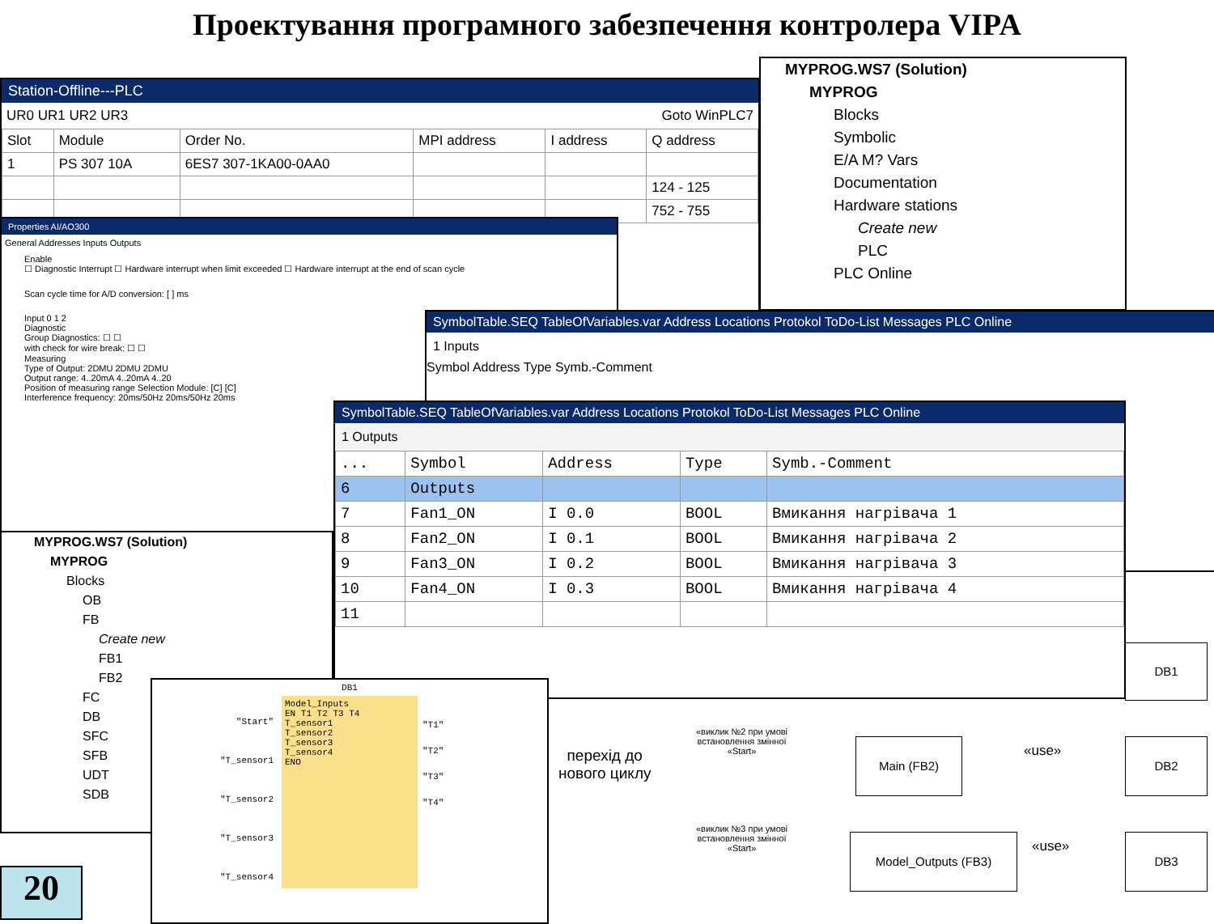Проектування програмного забезпечення контролера VIPA
Station-Offline---PLC
UR0 UR1 UR2 UR3 Goto WinPLC7
| Slot | Module | Order No. | MPI address | I address | Q address |
| --- | --- | --- | --- | --- | --- |
| 1 | PS 307 10A | 6ES7 307-1KA00-0AA0 | | | |
| | | | | | 124 - 125 |
| | | | | | 752 - 755 |
Properties AI/AO300
General Addresses Inputs Outputs
Enable
☐ Diagnostic Interrupt ☐ Hardware interrupt when limit exceeded ☐ Hardware interrupt at the end of scan cycle
Scan cycle time for A/D conversion: [ ] ms
Input 0 1 2
Diagnostic
Group Diagnostics: ☐ ☐
with check for wire break: ☐ ☐
Measuring
Type of Output: 2DMU 2DMU 2DMU
Output range: 4..20mA 4..20mA 4..20
Position of measuring range Selection Module: [C] [C]
Interference frequency: 20ms/50Hz 20ms/50Hz 20ms
MYPROG.WS7 (Solution)
MYPROG
Blocks
Symbolic
E/A M? Vars
Documentation
Hardware stations
Create new
PLC
PLC Online
SymbolTable.SEQ TableOfVariables.var Address Locations Protokol ToDo-List Messages PLC Online
1 Inputs
Symbol Address Type Symb.-Comment
MYPROG.WS7 (Solution)
MYPROG
Blocks
OB
FB
Create new
FB1
FB2
FC
DB
SFC
SFB
UDT
SDB
SymbolTable.SEQ TableOfVariables.var Address Locations Protokol ToDo-List Messages PLC Online
1 Outputs
| ... | Symbol | Address | Type | Symb.-Comment |
| --- | --- | --- | --- | --- |
| 6 | Outputs | | | |
| 7 | Fan1_ON | I 0.0 | BOOL | Вмикання нагрівача 1 |
| 8 | Fan2_ON | I 0.1 | BOOL | Вмикання нагрівача 2 |
| 9 | Fan3_ON | I 0.2 | BOOL | Вмикання нагрівача 3 |
| 10 | Fan4_ON | I 0.3 | BOOL | Вмикання нагрівача 4 |
| 11 | | | | |
DB1
"Start"
"T_sensor1
"T_sensor2
"T_sensor3
"T_sensor4
Model_Inputs
EN T1 T2 T3 T4
T_sensor1
T_sensor2
T_sensor3
T_sensor4
ENO
"T1"
"T2"
"T3"
"T4"
перехід до
нового циклу
«виклик №2 при умові
встановлення змінної
«Start»
«виклик №3 при умові
встановлення змінної
«Start»
DB1
Main (FB2) «use» DB2
Model_Outputs (FB3) «use» DB3
20